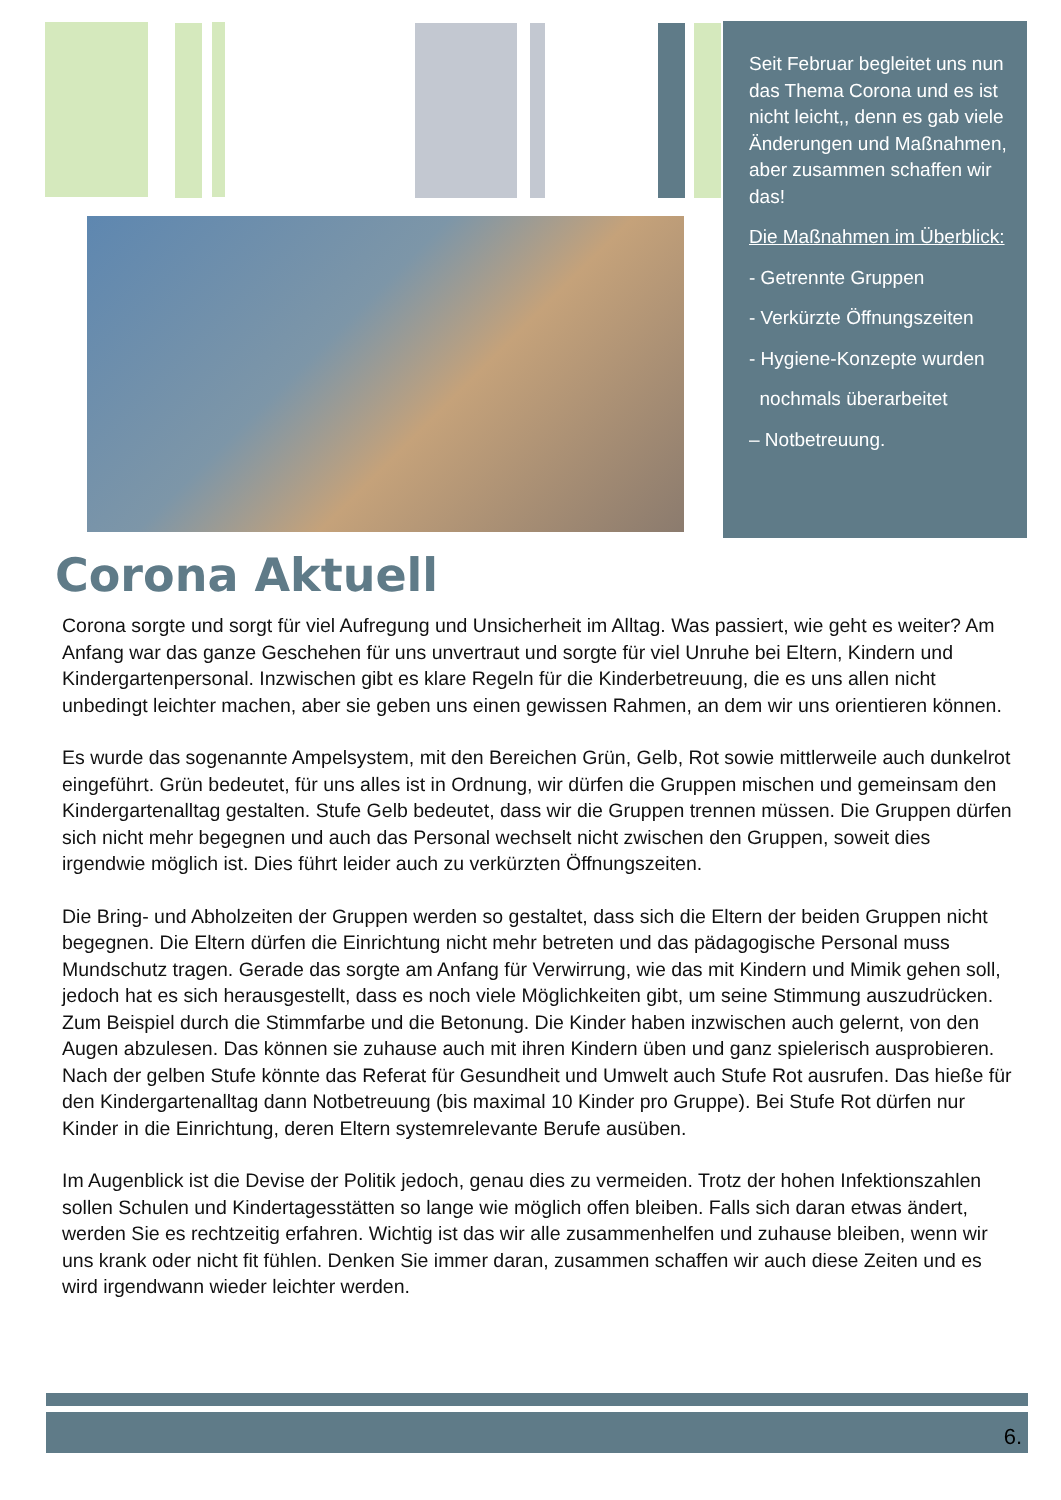Seit Februar begleitet uns nun das Thema Corona und es ist nicht leicht,, denn es gab viele Änderungen und Maßnahmen, aber zusammen schaffen wir das!
Die Maßnahmen im Überblick:
- Getrennte Gruppen
- Verkürzte Öffnungszeiten
- Hygiene-Konzepte wurden
nochmals überarbeitet
– Notbetreuung.
Corona Aktuell
Corona sorgte und sorgt für viel Aufregung und Unsicherheit im Alltag. Was passiert, wie geht es weiter? Am Anfang war das ganze Geschehen für uns unvertraut und sorgte für viel Unruhe bei Eltern, Kindern und Kindergartenpersonal. Inzwischen gibt es klare Regeln für die Kinderbetreuung, die es uns allen nicht unbedingt leichter machen, aber sie geben uns einen gewissen Rahmen, an dem wir uns orientieren können.
Es wurde das sogenannte Ampelsystem, mit den Bereichen Grün, Gelb, Rot sowie mittlerweile auch dunkelrot eingeführt. Grün bedeutet, für uns alles ist in Ordnung, wir dürfen die Gruppen mischen und gemeinsam den Kindergartenalltag gestalten. Stufe Gelb bedeutet, dass wir die Gruppen trennen müssen. Die Gruppen dürfen sich nicht mehr begegnen und auch das Personal wechselt nicht zwischen den Gruppen, soweit dies irgendwie möglich ist. Dies führt leider auch zu verkürzten Öffnungszeiten.
Die Bring- und Abholzeiten der Gruppen werden so gestaltet, dass sich die Eltern der beiden Gruppen nicht begegnen. Die Eltern dürfen die Einrichtung nicht mehr betreten und das pädagogische Personal muss Mundschutz tragen. Gerade das sorgte am Anfang für Verwirrung, wie das mit Kindern und Mimik gehen soll, jedoch hat es sich herausgestellt, dass es noch viele Möglichkeiten gibt, um seine Stimmung auszudrücken. Zum Beispiel durch die Stimmfarbe und die Betonung. Die Kinder haben inzwischen auch gelernt, von den Augen abzulesen. Das können sie zuhause auch mit ihren Kindern üben und ganz spielerisch ausprobieren. Nach der gelben Stufe könnte das Referat für Gesundheit und Umwelt auch Stufe Rot ausrufen. Das hieße für den Kindergartenalltag dann Notbetreuung (bis maximal 10 Kinder pro Gruppe). Bei Stufe Rot dürfen nur Kinder in die Einrichtung, deren Eltern systemrelevante Berufe ausüben.
Im Augenblick ist die Devise der Politik jedoch, genau dies zu vermeiden. Trotz der hohen Infektionszahlen sollen Schulen und Kindertagesstätten so lange wie möglich offen bleiben. Falls sich daran etwas ändert, werden Sie es rechtzeitig erfahren. Wichtig ist das wir alle zusammenhelfen und zuhause bleiben, wenn wir uns krank oder nicht fit fühlen. Denken Sie immer daran, zusammen schaffen wir auch diese Zeiten und es wird irgendwann wieder leichter werden.
6.